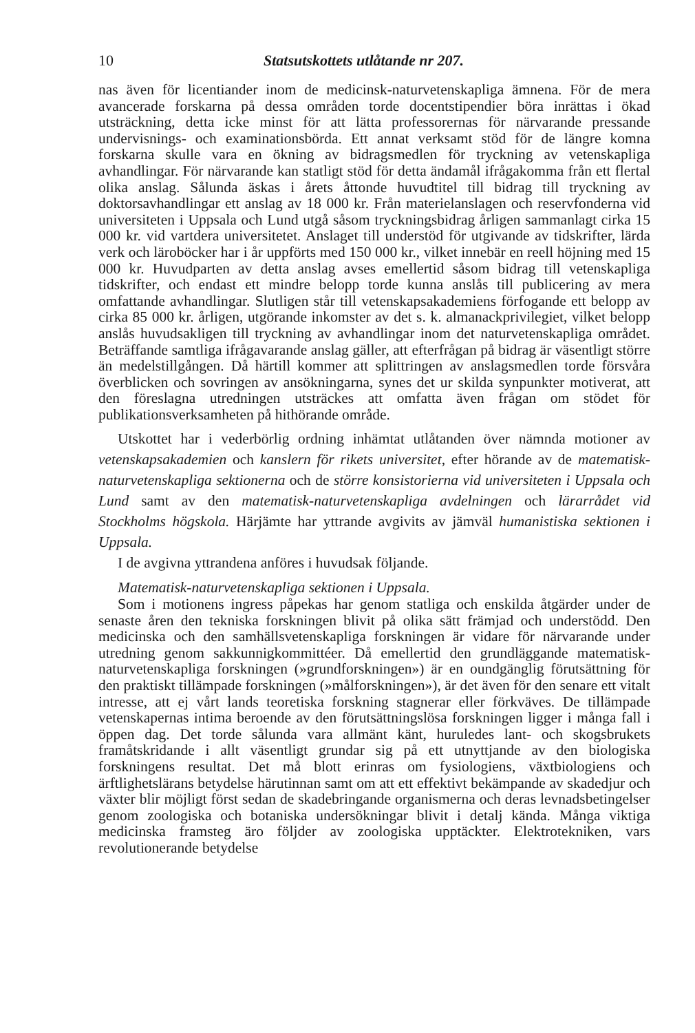10 Statsutskottets utlåtande nr 207.
nas även för licentiander inom de medicinsk-naturvetenskapliga ämnena. För de mera avancerade forskarna på dessa områden torde docentstipendier böra inrättas i ökad utsträckning, detta icke minst för att lätta professorernas för närvarande pressande undervisnings- och examinationsbörda. Ett annat verksamt stöd för de längre komna forskarna skulle vara en ökning av bidragsmedlen för tryckning av vetenskapliga avhandlingar. För närvarande kan statligt stöd för detta ändamål ifrågakomma från ett flertal olika anslag. Sålunda äskas i årets åttonde huvudtitel till bidrag till tryckning av doktorsavhandlingar ett anslag av 18 000 kr. Från materielanslagen och reservfonderna vid universiteten i Uppsala och Lund utgå såsom tryckningsbidrag årligen sammanlagt cirka 15 000 kr. vid vartdera universitetet. Anslaget till understöd för utgivande av tidskrifter, lärda verk och läroböcker har i år uppförts med 150 000 kr., vilket innebär en reell höjning med 15 000 kr. Huvudparten av detta anslag avses emellertid såsom bidrag till vetenskapliga tidskrifter, och endast ett mindre belopp torde kunna anslås till publicering av mera omfattande avhandlingar. Slutligen står till vetenskapsakademiens förfogande ett belopp av cirka 85 000 kr. årligen, utgörande inkomster av det s. k. almanackprivilegiet, vilket belopp anslås huvudsakligen till tryckning av avhandlingar inom det naturvetenskapliga området. Beträffande samtliga ifrågavarande anslag gäller, att efterfrågan på bidrag är väsentligt större än medelstillgången. Då härtill kommer att splittringen av anslagsmedlen torde försvåra överblicken och sovringen av ansökningarna, synes det ur skilda synpunkter motiverat, att den föreslagna utredningen utsträckes att omfatta även frågan om stödet för publikationsverksamheten på hithörande område.
Utskottet har i vederbörlig ordning inhämtat utlåtanden över nämnda motioner av vetenskapsakademien och kanslern för rikets universitet, efter hörande av de matematisk-naturvetenskapliga sektionerna och de större konsistorierna vid universiteten i Uppsala och Lund samt av den matematisk-naturvetenskapliga avdelningen och lärarrådet vid Stockholms högskola. Härjämte har yttrande avgivits av jämväl humanistiska sektionen i Uppsala.
I de avgivna yttrandena anföres i huvudsak följande.
Matematisk-naturvetenskapliga sektionen i Uppsala.
Som i motionens ingress påpekas har genom statliga och enskilda åtgärder under de senaste åren den tekniska forskningen blivit på olika sätt främjad och understödd. Den medicinska och den samhällsvetenskapliga forskningen är vidare för närvarande under utredning genom sakkunnigkommittéer. Då emellertid den grundläggande matematisk-naturvetenskapliga forskningen (»grundforskningen») är en oundgänglig förutsättning för den praktiskt tillämpade forskningen (»målforskningen»), är det även för den senare ett vitalt intresse, att ej vårt lands teoretiska forskning stagnerar eller förkväves. De tillämpade vetenskapernas intima beroende av den förutsättningslösa forskningen ligger i många fall i öppen dag. Det torde sålunda vara allmänt känt, huruledes lant- och skogsbrukets framåtskridande i allt väsentligt grundar sig på ett utnyttjande av den biologiska forskningens resultat. Det må blott erinras om fysiologiens, växtbiologiens och ärftlighetslärans betydelse härutinnan samt om att ett effektivt bekämpande av skadedjur och växter blir möjligt först sedan de skadebringande organismerna och deras levnadsbetingelser genom zoologiska och botaniska undersökningar blivit i detalj kända. Många viktiga medicinska framsteg äro följder av zoologiska upptäckter. Elektrotekniken, vars revolutionerande betydelse